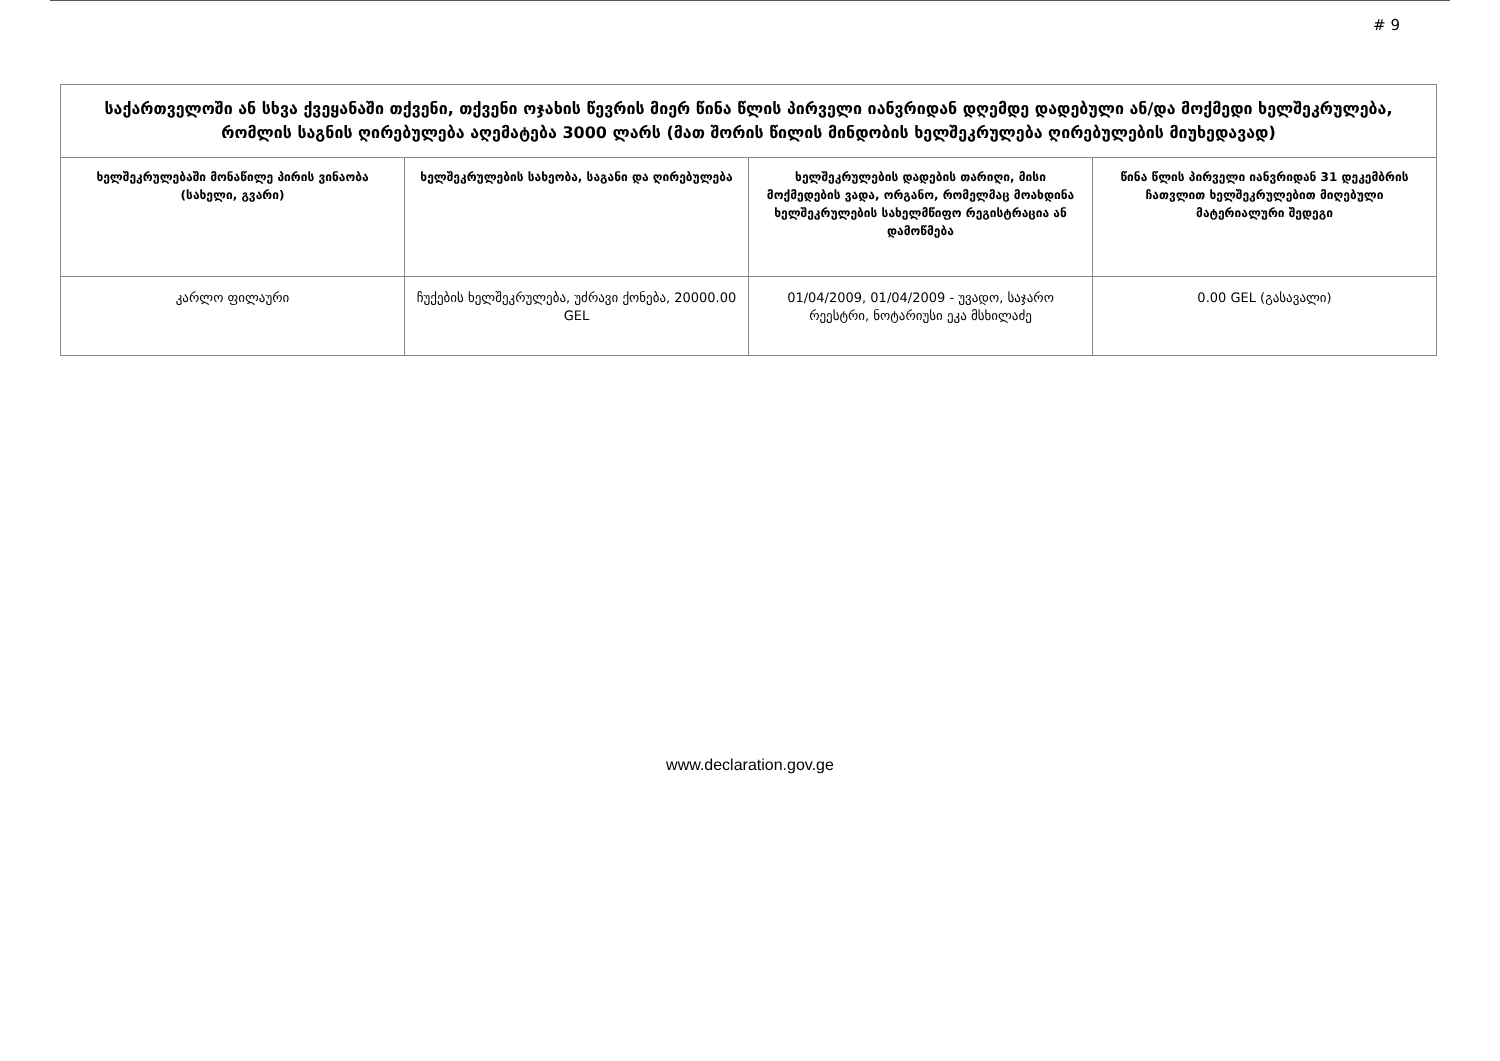# 9
| საქართველოში ან სხვა ქვეყანაში თქვენი, თქვენი ოჯახის წევრის მიერ წინა წლის პირველი იანვრიდან დღემდე დადებული ან/და მოქმედი ხელშეკრულება, რომლის საგნის ღირებულება აღემატება 3000 ლარს (მათ შორის წილის მინდობის ხელშეკრულება ღირებულების მიუხედავად) | | | |
| --- | --- | --- | --- |
| ხელშეკრულებაში მონაწილე პირის ვინაობა (სახელი, გვარი) | ხელშეკრულების სახეობა, საგანი და ღირებულება | ხელშეკრულების დადების თარიღი, მისი მოქმედების ვადა, ორგანო, რომელმაც მოახდინა ხელშეკრულების სახელმწიფო რეგისტრაცია ან დამოწმება | წინა წლის პირველი იანვრიდან 31 დეკემბრის ჩათვლით ხელშეკრულებით მიღებული მატერიალური შედეგი |
| კარლო ფილაური | ჩუქების ხელშეკრულება, უძრავი ქონება, 20000.00 GEL | 01/04/2009, 01/04/2009 - უვადო, საჯარო რეესტრი, ნოტარიუსი ეკა მსხილაძე | 0.00 GEL (გასავალი) |
www.declaration.gov.ge